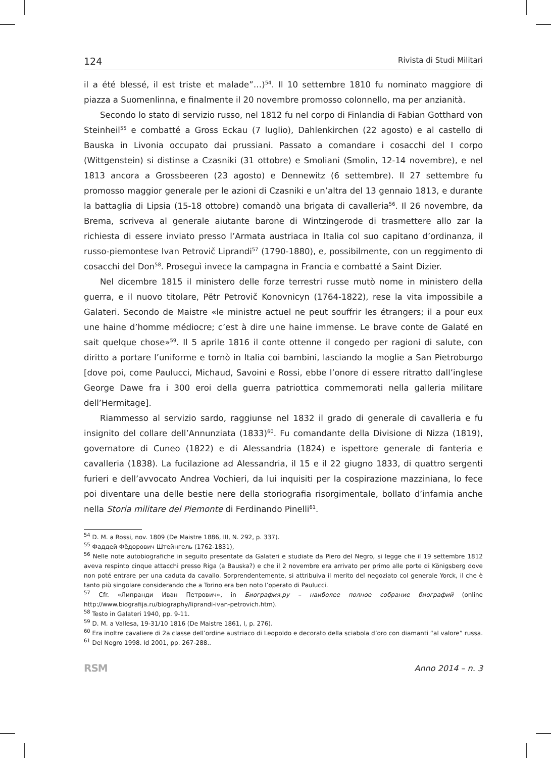124 Rivista di Studi Militari
il a été blessé, il est triste et malade”…)<sup>54</sup>. Il 10 settembre 1810 fu nominato maggiore di piazza a Suomenlinna, e finalmente il 20 novembre promosso colonnello, ma per anzianità.
Secondo lo stato di servizio russo, nel 1812 fu nel corpo di Finlandia di Fabian Gotthard von Steinheil<sup>55</sup> e combatté a Gross Eckau (7 luglio), Dahlenkirchen (22 agosto) e al castello di Bauska in Livonia occupato dai prussiani. Passato a comandare i cosacchi del I corpo (Wittgenstein) si distinse a Czasniki (31 ottobre) e Smoliani (Smolin, 12-14 novembre), e nel 1813 ancora a Grossbeeren (23 agosto) e Dennewitz (6 settembre). Il 27 settembre fu promosso maggior generale per le azioni di Czasniki e un’altra del 13 gennaio 1813, e durante la battaglia di Lipsia (15-18 ottobre) comandò una brigata di cavalleria<sup>56</sup>. Il 26 novembre, da Brema, scriveva al generale aiutante barone di Wintzingerode di trasmettere allo zar la richiesta di essere inviato presso l’Armata austriaca in Italia col suo capitano d’ordinanza, il russo-piemontese Ivan Petrovič Liprandi<sup>57</sup> (1790-1880), e, possibilmente, con un reggimento di cosacchi del Don<sup>58</sup>. Proseguì invece la campagna in Francia e combatté a Saint Dizier.
Nel dicembre 1815 il ministero delle forze terrestri russe mutò nome in ministero della guerra, e il nuovo titolare, Pëtr Petrovič Konovnicyn (1764-1822), rese la vita impossibile a Galateri. Secondo de Maistre «le ministre actuel ne peut souffrir les étrangers; il a pour eux une haine d’homme médiocre; c’est à dire une haine immense. Le brave conte de Galaté en sait quelque chose»<sup>59</sup>. Il 5 aprile 1816 il conte ottenne il congedo per ragioni di salute, con diritto a portare l’uniforme e tornò in Italia coi bambini, lasciando la moglie a San Pietroburgo [dove poi, come Paulucci, Michaud, Savoini e Rossi, ebbe l’onore di essere ritratto dall’inglese George Dawe fra i 300 eroi della guerra patriottica commemorati nella galleria militare dell’Hermitage].
Riammesso al servizio sardo, raggiunse nel 1832 il grado di generale di cavalleria e fu insignito del collare dell’Annunziata (1833)<sup>60</sup>. Fu comandante della Divisione di Nizza (1819), governatore di Cuneo (1822) e di Alessandria (1824) e ispettore generale di fanteria e cavalleria (1838). La fucilazione ad Alessandria, il 15 e il 22 giugno 1833, di quattro sergenti furieri e dell’avvocato Andrea Vochieri, da lui inquisiti per la cospirazione mazziniana, lo fece poi diventare una delle bestie nere della storiografia risorgimentale, bollato d’infamia anche nella Storia militare del Piemonte di Ferdinando Pinelli<sup>61</sup>.
<sup>54</sup> D. M. a Rossi, nov. 1809 (De Maistre 1886, III, N. 292, p. 337).
<sup>55</sup> Фаддей Фёдорович Штейнгель (1762-1831),
<sup>56</sup> Nelle note autobiografiche in seguito presentate da Galateri e studiate da Piero del Negro, si legge che il 19 settembre 1812 aveva respinto cinque attacchi presso Riga (a Bauska?) e che il 2 novembre era arrivato per primo alle porte di Königsberg dove non poté entrare per una caduta da cavallo. Sorprendentemente, si attribuiva il merito del negoziato col generale Yorck, il che è tanto più singolare considerando che a Torino era ben noto l’operato di Paulucci.
<sup>57</sup> Cfr. «Липранди Иван Петрович», in Биография.ру – наиболее полное собрание биографий (online http://www.biografija.ru/biography/liprandi-ivan-petrovich.htm).
<sup>58</sup> Testo in Galateri 1940, pp. 9-11.
<sup>59</sup> D. M. a Vallesa, 19-31/10 1816 (De Maistre 1861, I, p. 276).
<sup>60</sup> Era inoltre cavaliere di 2a classe dell’ordine austriaco di Leopoldo e decorato della sciabola d’oro con diamanti “al valore” russa.
<sup>61</sup> Del Negro 1998. Id 2001, pp. 267-288..
RSM Anno 2014 – n. 3